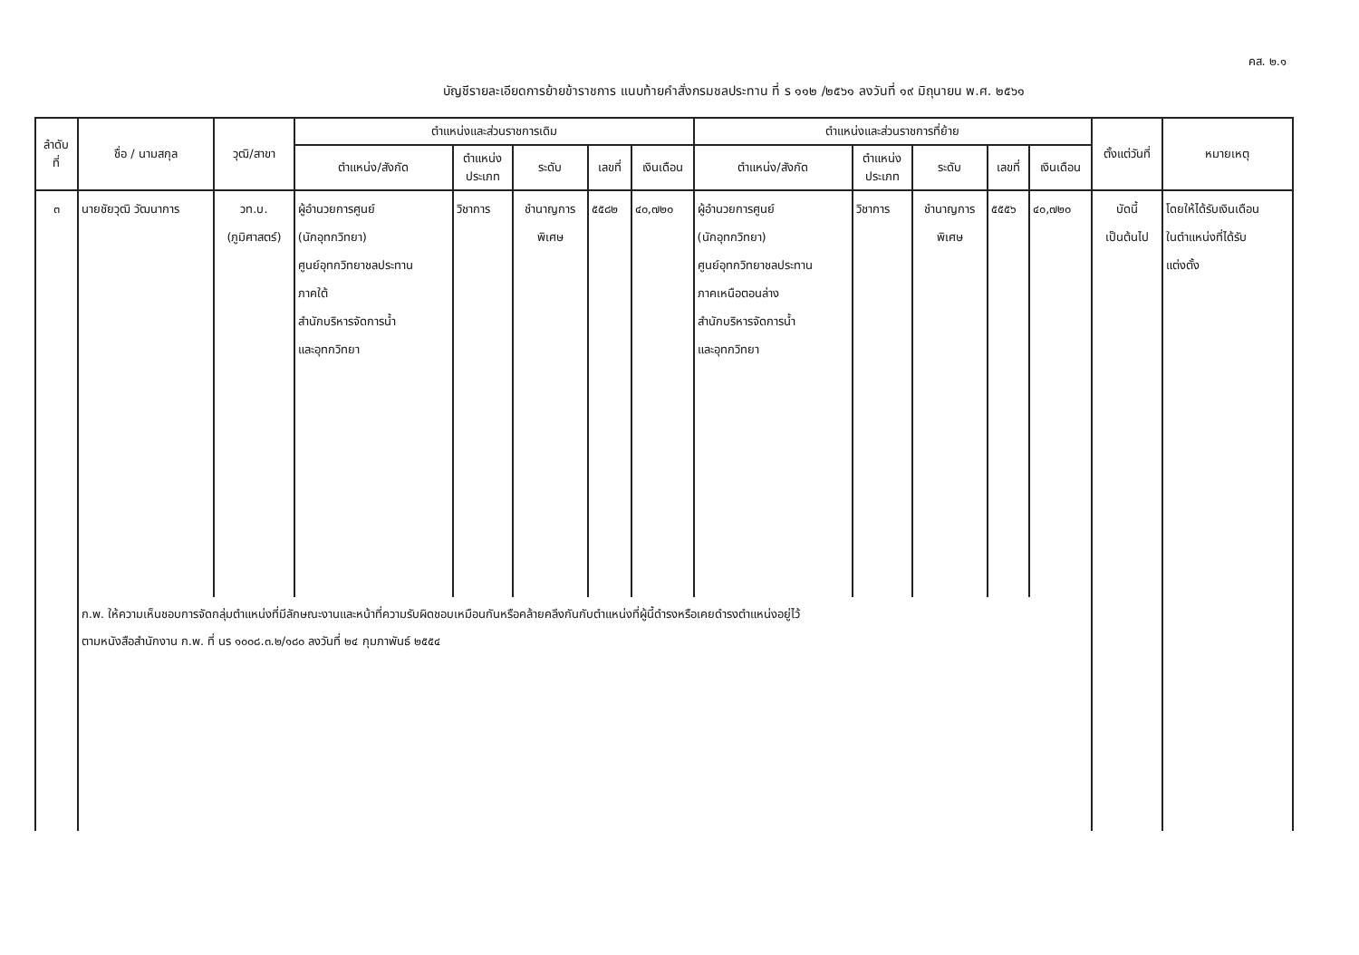คส. ๒.๑
บัญชีรายละเอียดการย้ายข้าราชการ แนบท้ายคำสั่งกรมชลประทาน ที่ ร ๑๑๒ /๒๕๖๑ ลงวันที่ ๑๙ มิถุนายน พ.ศ. ๒๕๖๑
| ลำดับ ที่ | ชื่อ / นามสกุล | วุฒิ/สาขา | ตำแหน่งและส่วนราชการเดิม | | | | | ตำแหน่งและส่วนราชการที่ย้าย | | | | | ตั้งแต่วันที่ | หมายเหตุ |
| --- | --- | --- | --- | --- | --- | --- | --- | --- | --- | --- | --- | --- | --- | --- |
| | | | ตำแหน่ง/สังกัด | ตำแหน่ง ประเภท | ระดับ | เลขที่ | เงินเดือน | ตำแหน่ง/สังกัด | ตำแหน่ง ประเภท | ระดับ | เลขที่ | เงินเดือน | | |
| ๓ | นายชัยวุฒิ วัฒนาการ | วท.บ. (ภูมิศาสตร์) | ผู้อำนวยการศูนย์ (นักอุทกวิทยา) ศูนย์อุทกวิทยาชลประทาน ภาคใต้ สำนักบริหารจัดการน้ำ และอุทกวิทยา | วิชาการ | ชำนาญการ พิเศษ | ๕๕๘๒ | ๔๐,๗๒๐ | ผู้อำนวยการศูนย์ (นักอุทกวิทยา) ศูนย์อุทกวิทยาชลประทาน ภาคเหนือตอนล่าง สำนักบริหารจัดการน้ำ และอุทกวิทยา | วิชาการ | ชำนาญการ พิเศษ | ๕๕๕๖ | ๔๐,๗๒๐ | บัดนี้ เป็นต้นไป | โดยให้ได้รับเงินเดือน ในตำแหน่งที่ได้รับ แต่งตั้ง |
| | ก.พ. ให้ความเห็นชอบการจัดกลุ่มตำแหน่งที่มีลักษณะงานและหน้าที่ความรับผิดชอบเหมือนกันหรือคล้ายคลึงกันกับตำแหน่งที่ผู้นี้ดำรงหรือเคยดำรงตำแหน่งอยู่ไว้ ตามหนังสือสำนักงาน ก.พ. ที่ นร ๑๐๐๘.๓.๒/๑๘๐ ลงวันที่ ๒๔ กุมภาพันธ์ ๒๕๕๔ | | | | | | | | | | | | | |